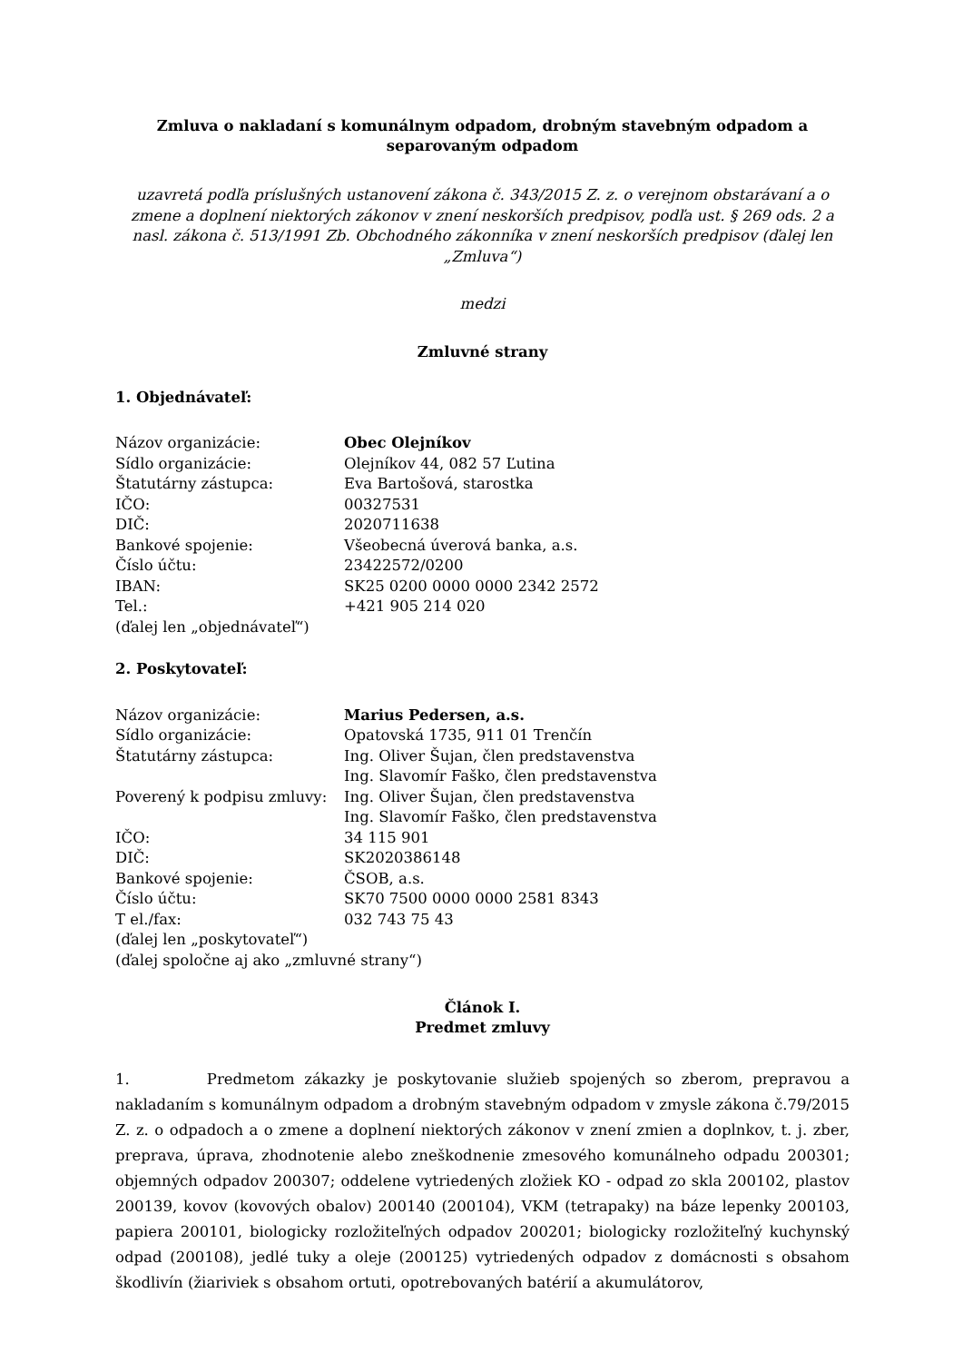Zmluva o nakladaní s komunálnym odpadom, drobným stavebným odpadom a
separovaným odpadom
uzavretá podľa príslušných ustanovení zákona č. 343/2015 Z. z. o verejnom obstarávaní a o zmene a doplnení niektorých zákonov v znení neskorších predpisov, podľa ust. § 269 ods. 2 a nasl. zákona č. 513/1991 Zb. Obchodného zákonníka v znení neskorších predpisov (ďalej len „Zmluva“)
medzi
Zmluvné strany
1. Objednávateľ:
| Názov organizácie: | Obec Olejníkov |
| Sídlo organizácie: | Olejníkov 44, 082 57 Ľutina |
| Štatutárny zástupca: | Eva Bartošová, starostka |
| IČO: | 00327531 |
| DIČ: | 2020711638 |
| Bankové spojenie: | Všeobecná úverová banka, a.s. |
| Číslo účtu: | 23422572/0200 |
| IBAN: | SK25 0200 0000 0000 2342 2572 |
| Tel.: | +421 905 214 020 |
| (ďalej len „objednávateľ“) | |
2. Poskytovateľ:
| Názov organizácie: | Marius Pedersen, a.s. |
| Sídlo organizácie: | Opatovská 1735, 911 01 Trenčín |
| Štatutárny zástupca: | Ing. Oliver Šujan, člen predstavenstva Ing. Slavomír Faško, člen predstavenstva |
| Poverený k podpisu zmluvy: | Ing. Oliver Šujan, člen predstavenstva Ing. Slavomír Faško, člen predstavenstva |
| IČO: | 34 115 901 |
| DIČ: | SK2020386148 |
| Bankové spojenie: | ČSOB, a.s. |
| Číslo účtu: | SK70 7500 0000 0000 2581 8343 |
| T el./fax: | 032 743 75 43 |
| (ďalej len „poskytovateľ“) (ďalej spoločne aj ako „zmluvné strany“) | |
Článok I.
Predmet zmluvy
1. Predmetom zákazky je poskytovanie služieb spojených so zberom, prepravou a nakladaním s komunálnym odpadom a drobným stavebným odpadom v zmysle zákona č.79/2015 Z. z. o odpadoch a o zmene a doplnení niektorých zákonov v znení zmien a doplnkov, t. j. zber, preprava, úprava, zhodnotenie alebo zneškodnenie zmesového komunálneho odpadu 200301; objemných odpadov 200307; oddelene vytriedených zložiek KO - odpad zo skla 200102, plastov 200139, kovov (kovových obalov) 200140 (200104), VKM (tetrapaky) na báze lepenky 200103, papiera 200101, biologicky rozložiteľných odpadov 200201; biologicky rozložiteľný kuchynský odpad (200108), jedlé tuky a oleje (200125) vytriedených odpadov z domácnosti s obsahom škodlivín (žiariviek s obsahom ortuti, opotrebovaných batérií a akumulátorov,